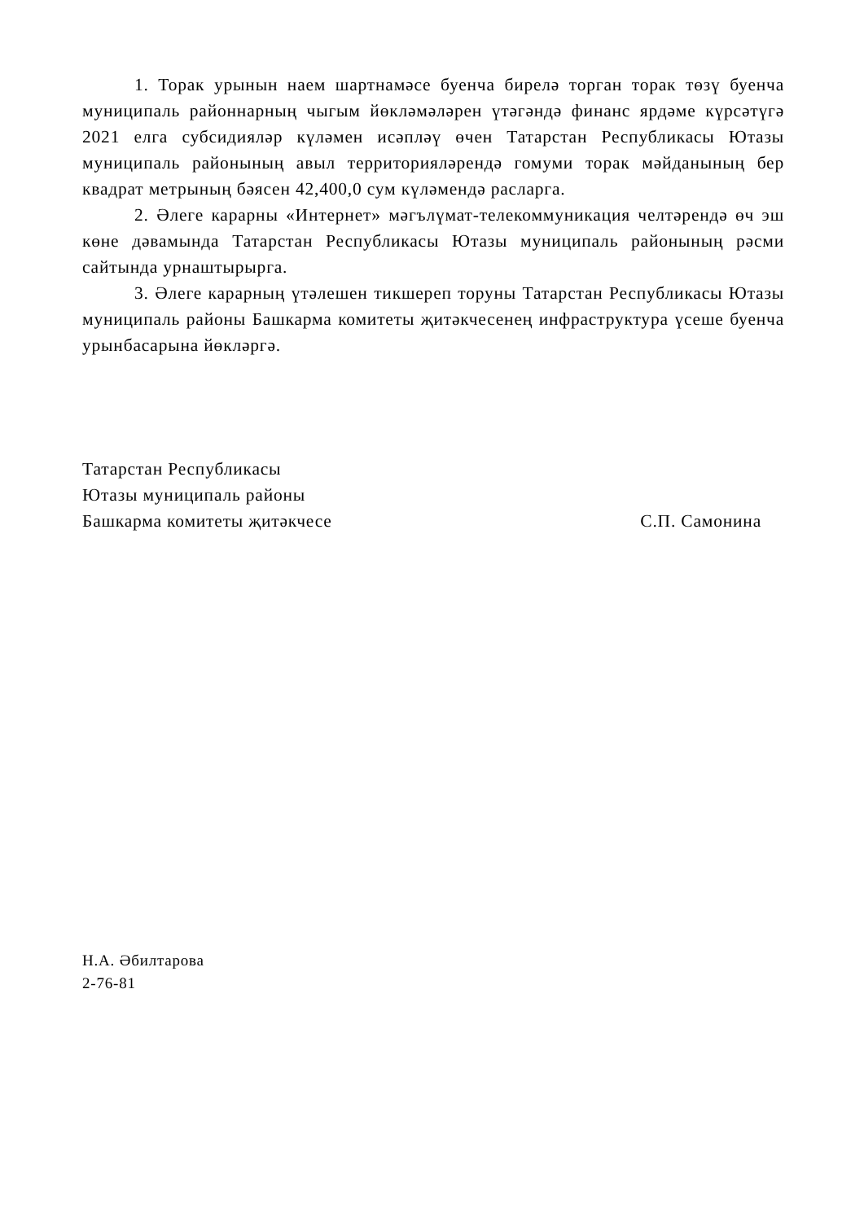1. Торак урынын наем шартнамәсе буенча бирелә торган торак төзү буенча муниципаль районнарның чыгым йөкләмәләрен үтәгәндә финанс ярдәме күрсәтүгә 2021 елга субсидияләр күләмен исәпләү өчен Татарстан Республикасы Ютазы муниципаль районының авыл территорияләрендә гомуми торак мәйданының бер квадрат метрының бәясен 42,400,0 сум күләмендә расларга.
2. Әлеге карарны «Интернет» мәгълүмат-телекоммуникация челтәрендә өч эш көне дәвамында Татарстан Республикасы Ютазы муниципаль районының рәсми сайтында урнаштырырга.
3. Әлеге карарның үтәлешен тикшереп торуны Татарстан Республикасы Ютазы муниципаль районы Башкарма комитеты җитәкчесенең инфраструктура үсеше буенча урынбасарына йөкләргә.
Татарстан Республикасы
Ютазы муниципаль районы
Башкарма комитеты җитәкчесе С.П. Самонина
Н.А. Әбилтарова
2-76-81